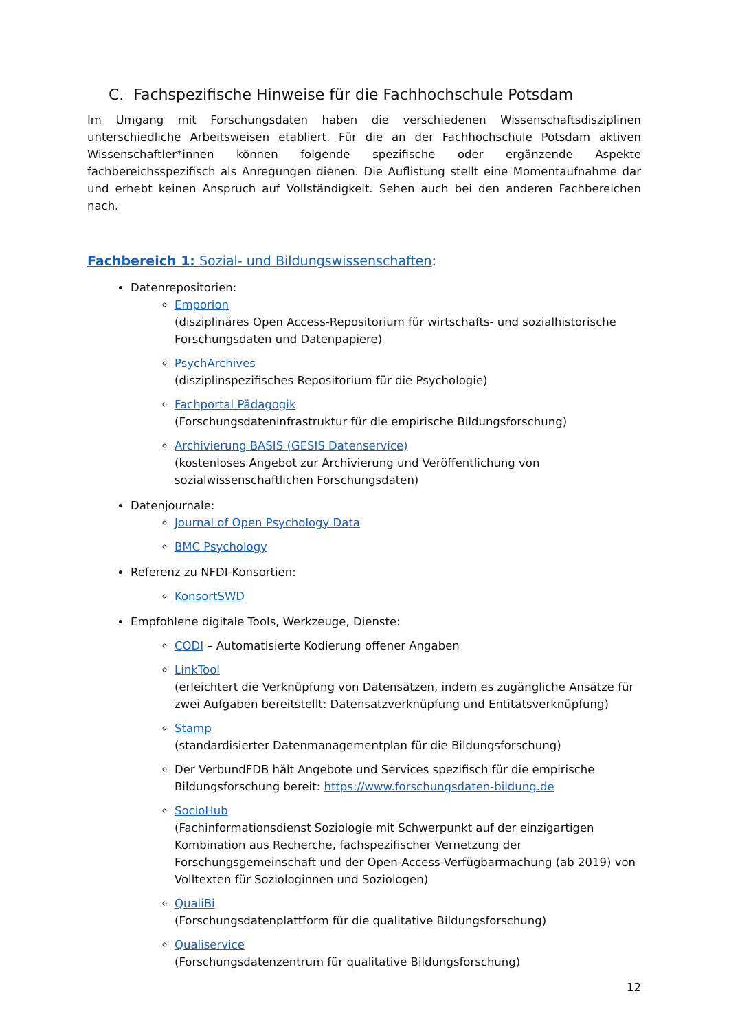C. Fachspezifische Hinweise für die Fachhochschule Potsdam
Im Umgang mit Forschungsdaten haben die verschiedenen Wissenschaftsdisziplinen unterschiedliche Arbeitsweisen etabliert. Für die an der Fachhochschule Potsdam aktiven Wissenschaftler*innen können folgende spezifische oder ergänzende Aspekte fachbereichsspezifisch als Anregungen dienen. Die Auflistung stellt eine Momentaufnahme dar und erhebt keinen Anspruch auf Vollständigkeit. Sehen auch bei den anderen Fachbereichen nach.
Fachbereich 1: Sozial- und Bildungswissenschaften:
Datenrepositorien:
Emporion
(disziplinäres Open Access-Repositorium für wirtschafts- und sozialhistorische Forschungsdaten und Datenpapiere)
PsychArchives
(disziplinspezifisches Repositorium für die Psychologie)
Fachportal Pädagogik
(Forschungsdateninfrastruktur für die empirische Bildungsforschung)
Archivierung BASIS (GESIS Datenservice)
(kostenloses Angebot zur Archivierung und Veröffentlichung von sozialwissenschaftlichen Forschungsdaten)
Datenjournale:
Journal of Open Psychology Data
BMC Psychology
Referenz zu NFDI-Konsortien:
KonsortSWD
Empfohlene digitale Tools, Werkzeuge, Dienste:
CODI – Automatisierte Kodierung offener Angaben
LinkTool
(erleichtert die Verknüpfung von Datensätzen, indem es zugängliche Ansätze für zwei Aufgaben bereitstellt: Datensatzverknüpfung und Entitätsverknüpfung)
Stamp
(standardisierter Datenmanagementplan für die Bildungsforschung)
Der VerbundFDB hält Angebote und Services spezifisch für die empirische Bildungsforschung bereit: https://www.forschungsdaten-bildung.de
SocioHub
(Fachinformationsdienst Soziologie mit Schwerpunkt auf der einzigartigen Kombination aus Recherche, fachspezifischer Vernetzung der Forschungsgemeinschaft und der Open-Access-Verfügbarmachung (ab 2019) von Volltexten für Soziologinnen und Soziologen)
QualiBi
(Forschungsdatenplattform für die qualitative Bildungsforschung)
Qualiservice
(Forschungsdatenzentrum für qualitative Bildungsforschung)
12